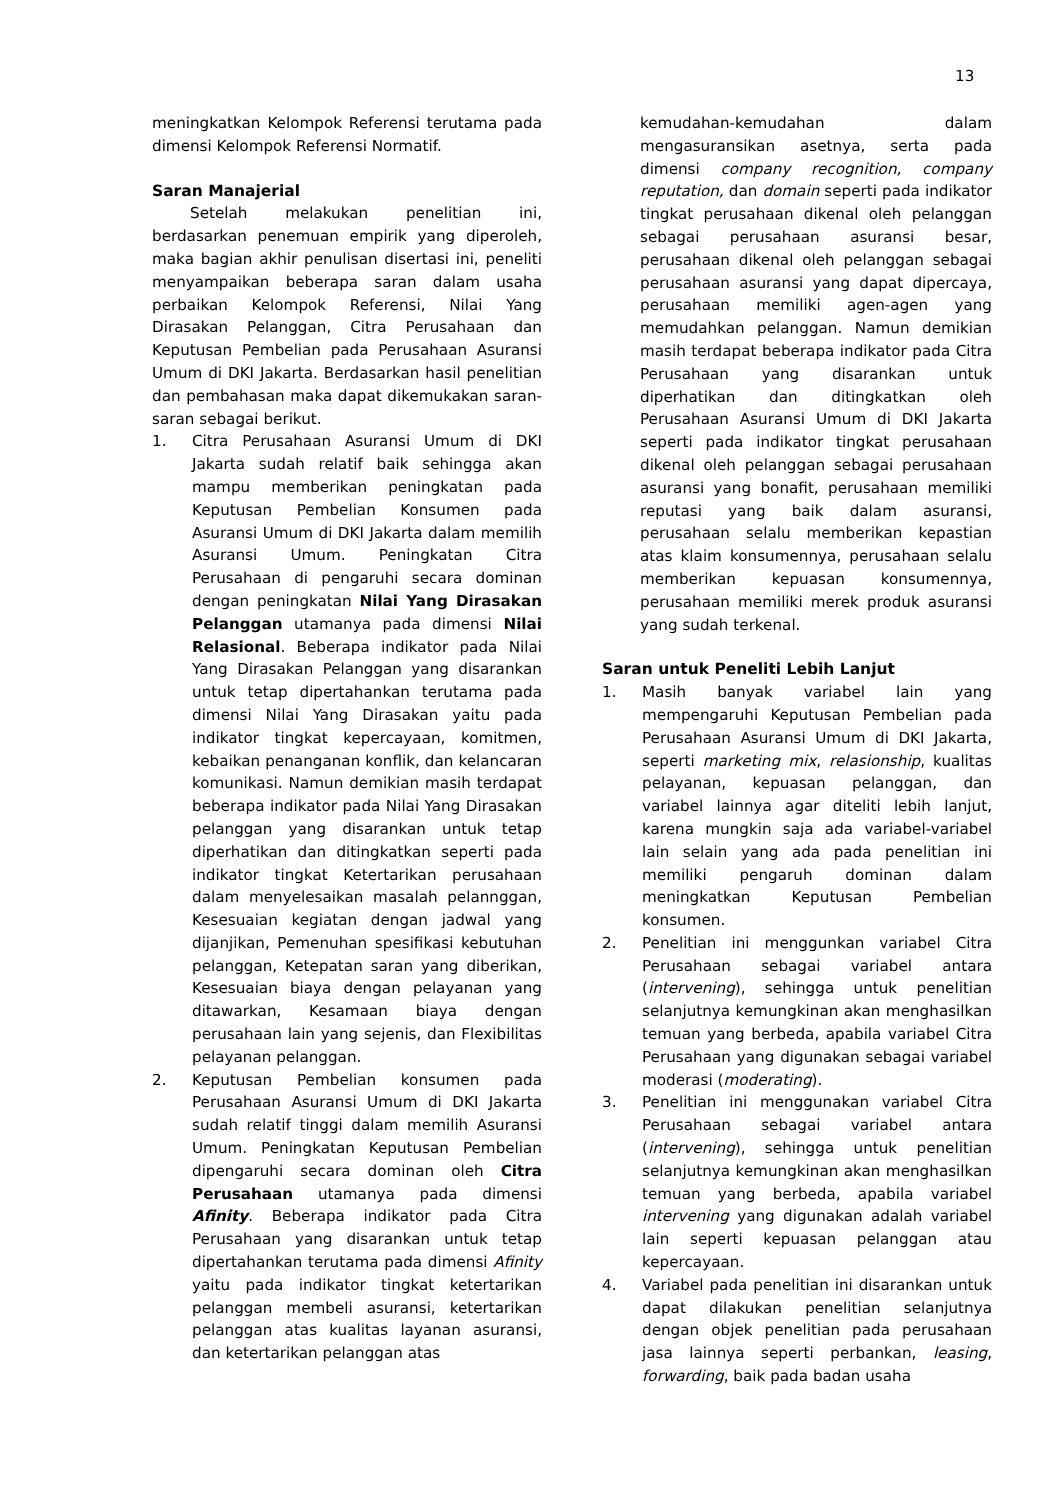13
meningkatkan Kelompok Referensi terutama pada dimensi Kelompok Referensi Normatif.
Saran Manajerial
Setelah melakukan penelitian ini, berdasarkan penemuan empirik yang diperoleh, maka bagian akhir penulisan disertasi ini, peneliti menyampaikan beberapa saran dalam usaha perbaikan Kelompok Referensi, Nilai Yang Dirasakan Pelanggan, Citra Perusahaan dan Keputusan Pembelian pada Perusahaan Asuransi Umum di DKI Jakarta. Berdasarkan hasil penelitian dan pembahasan maka dapat dikemukakan saran-saran sebagai berikut.
1. Citra Perusahaan Asuransi Umum di DKI Jakarta sudah relatif baik sehingga akan mampu memberikan peningkatan pada Keputusan Pembelian Konsumen pada Asuransi Umum di DKI Jakarta dalam memilih Asuransi Umum. Peningkatan Citra Perusahaan di pengaruhi secara dominan dengan peningkatan Nilai Yang Dirasakan Pelanggan utamanya pada dimensi Nilai Relasional. Beberapa indikator pada Nilai Yang Dirasakan Pelanggan yang disarankan untuk tetap dipertahankan terutama pada dimensi Nilai Yang Dirasakan yaitu pada indikator tingkat kepercayaan, komitmen, kebaikan penanganan konflik, dan kelancaran komunikasi. Namun demikian masih terdapat beberapa indikator pada Nilai Yang Dirasakan pelanggan yang disarankan untuk tetap diperhatikan dan ditingkatkan seperti pada indikator tingkat Ketertarikan perusahaan dalam menyelesaikan masalah pelannggan, Kesesuaian kegiatan dengan jadwal yang dijanjikan, Pemenuhan spesifikasi kebutuhan pelanggan, Ketepatan saran yang diberikan, Kesesuaian biaya dengan pelayanan yang ditawarkan, Kesamaan biaya dengan perusahaan lain yang sejenis, dan Flexibilitas pelayanan pelanggan.
2. Keputusan Pembelian konsumen pada Perusahaan Asuransi Umum di DKI Jakarta sudah relatif tinggi dalam memilih Asuransi Umum. Peningkatan Keputusan Pembelian dipengaruhi secara dominan oleh Citra Perusahaan utamanya pada dimensi Afinity. Beberapa indikator pada Citra Perusahaan yang disarankan untuk tetap dipertahankan terutama pada dimensi Afinity yaitu pada indikator tingkat ketertarikan pelanggan membeli asuransi, ketertarikan pelanggan atas kualitas layanan asuransi, dan ketertarikan pelanggan atas
kemudahan-kemudahan dalam mengasuransikan asetnya, serta pada dimensi company recognition, company reputation, dan domain seperti pada indikator tingkat perusahaan dikenal oleh pelanggan sebagai perusahaan asuransi besar, perusahaan dikenal oleh pelanggan sebagai perusahaan asuransi yang dapat dipercaya, perusahaan memiliki agen-agen yang memudahkan pelanggan. Namun demikian masih terdapat beberapa indikator pada Citra Perusahaan yang disarankan untuk diperhatikan dan ditingkatkan oleh Perusahaan Asuransi Umum di DKI Jakarta seperti pada indikator tingkat perusahaan dikenal oleh pelanggan sebagai perusahaan asuransi yang bonafit, perusahaan memiliki reputasi yang baik dalam asuransi, perusahaan selalu memberikan kepastian atas klaim konsumennya, perusahaan selalu memberikan kepuasan konsumennya, perusahaan memiliki merek produk asuransi yang sudah terkenal.
Saran untuk Peneliti Lebih Lanjut
1. Masih banyak variabel lain yang mempengaruhi Keputusan Pembelian pada Perusahaan Asuransi Umum di DKI Jakarta, seperti marketing mix, relasionship, kualitas pelayanan, kepuasan pelanggan, dan variabel lainnya agar diteliti lebih lanjut, karena mungkin saja ada variabel-variabel lain selain yang ada pada penelitian ini memiliki pengaruh dominan dalam meningkatkan Keputusan Pembelian konsumen.
2. Penelitian ini menggunkan variabel Citra Perusahaan sebagai variabel antara (intervening), sehingga untuk penelitian selanjutnya kemungkinan akan menghasilkan temuan yang berbeda, apabila variabel Citra Perusahaan yang digunakan sebagai variabel moderasi (moderating).
3. Penelitian ini menggunakan variabel Citra Perusahaan sebagai variabel antara (intervening), sehingga untuk penelitian selanjutnya kemungkinan akan menghasilkan temuan yang berbeda, apabila variabel intervening yang digunakan adalah variabel lain seperti kepuasan pelanggan atau kepercayaan.
4. Variabel pada penelitian ini disarankan untuk dapat dilakukan penelitian selanjutnya dengan objek penelitian pada perusahaan jasa lainnya seperti perbankan, leasing, forwarding, baik pada badan usaha